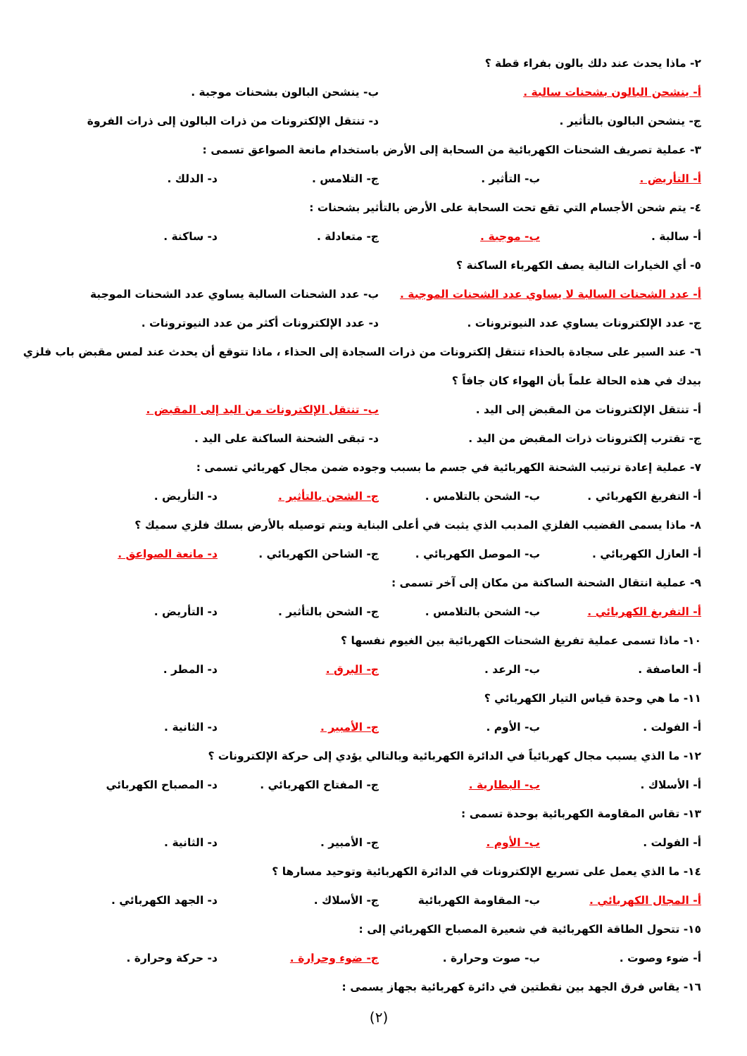٢- ماذا يحدث عند دلك بالون بفراء قطة ؟
أ- ينشحن البالون بشحنات سالبة . ب- ينشحن البالون بشحنات موجبة .
ج- ينشحن البالون بالتأثير . د- تنتقل الإلكترونات من ذرات البالون إلى ذرات الفروة
٣- عملية تصريف الشحنات الكهربائية من السحابة إلى الأرض باستخدام مانعة الصواعق تسمى :
أ- التأريض . ب- التأثير . ج- التلامس . د- الدلك .
٤- يتم شحن الأجسام التي تقع تحت السحابة على الأرض بالتأثير بشحنات :
أ- سالبة . ب- موجبة . ج- متعادلة . د- ساكنة .
٥- أي الخيارات التالية يصف الكهرباء الساكنة ؟
أ- عدد الشحنات السالبة لا يساوي عدد الشحنات الموجبة . ب- عدد الشحنات السالبة يساوي عدد الشحنات الموجبة
ج- عدد الإلكترونات يساوي عدد النيوترونات . د- عدد الإلكترونات أكثر من عدد النيوترونات .
٦- عند السير على سجادة بالحذاء تنتقل إلكترونات من ذرات السجادة إلى الحذاء ، ماذا تتوقع أن يحدث عند لمس مقبض باب فلزي
بيدك في هذه الحالة علماً بأن الهواء كان جافاً ؟
أ- تنتقل الإلكترونات من المقبض إلى اليد . ب- تنتقل الإلكترونات من اليد إلى المقبض .
ج- تقترب إلكترونات ذرات المقبض من اليد . د- تبقى الشحنة الساكنة على اليد .
٧- عملية إعادة ترتيب الشحنة الكهربائية في جسم ما بسبب وجوده ضمن مجال كهربائي تسمى :
أ- التفريغ الكهربائي . ب- الشحن بالتلامس . ج- الشحن بالتأثير . د- التأريض .
٨- ماذا يسمى القضيب الفلزي المدبب الذي يثبت في أعلى البناية ويتم توصيله بالأرض بسلك فلزي سميك ؟
أ- العازل الكهربائي . ب- الموصل الكهربائي . ج- الشاحن الكهربائي . د- مانعة الصواعق .
٩- عملية انتقال الشحنة الساكنة من مكان إلى آخر تسمى :
أ- التفريغ الكهربائي . ب- الشحن بالتلامس . ج- الشحن بالتأثير . د- التأريض .
١٠- ماذا تسمى عملية تفريغ الشحنات الكهربائية بين الغيوم نفسها ؟
أ- العاصفة . ب- الرعد . ج- البرق . د- المطر .
١١- ما هي وحدة قياس التيار الكهربائي ؟
أ- الفولت . ب- الأوم . ج- الأمبير . د- الثانية .
١٢- ما الذي يسبب مجال كهربائياً في الدائرة الكهربائية وبالتالي يؤدي إلى حركة الإلكترونات ؟
أ- الأسلاك . ب- البطارية . ج- المفتاح الكهربائي . د- المصباح الكهربائي
١٣- تقاس المقاومة الكهربائية بوحدة تسمى :
أ- الفولت . ب- الأوم . ج- الأمبير . د- الثانية .
١٤- ما الذي يعمل على تسريع الإلكترونات في الدائرة الكهربائية وتوحيد مسارها ؟
أ- المجال الكهربائي . ب- المقاومة الكهربائية ج- الأسلاك . د- الجهد الكهربائي .
١٥- تتحول الطاقة الكهربائية في شعيرة المصباح الكهربائي إلى :
أ- ضوء وصوت . ب- صوت وحرارة . ج- ضوء وحرارة . د- حركة وحرارة .
١٦- يقاس فرق الجهد بين نقطتين في دائرة كهربائية بجهاز يسمى :
(٢)